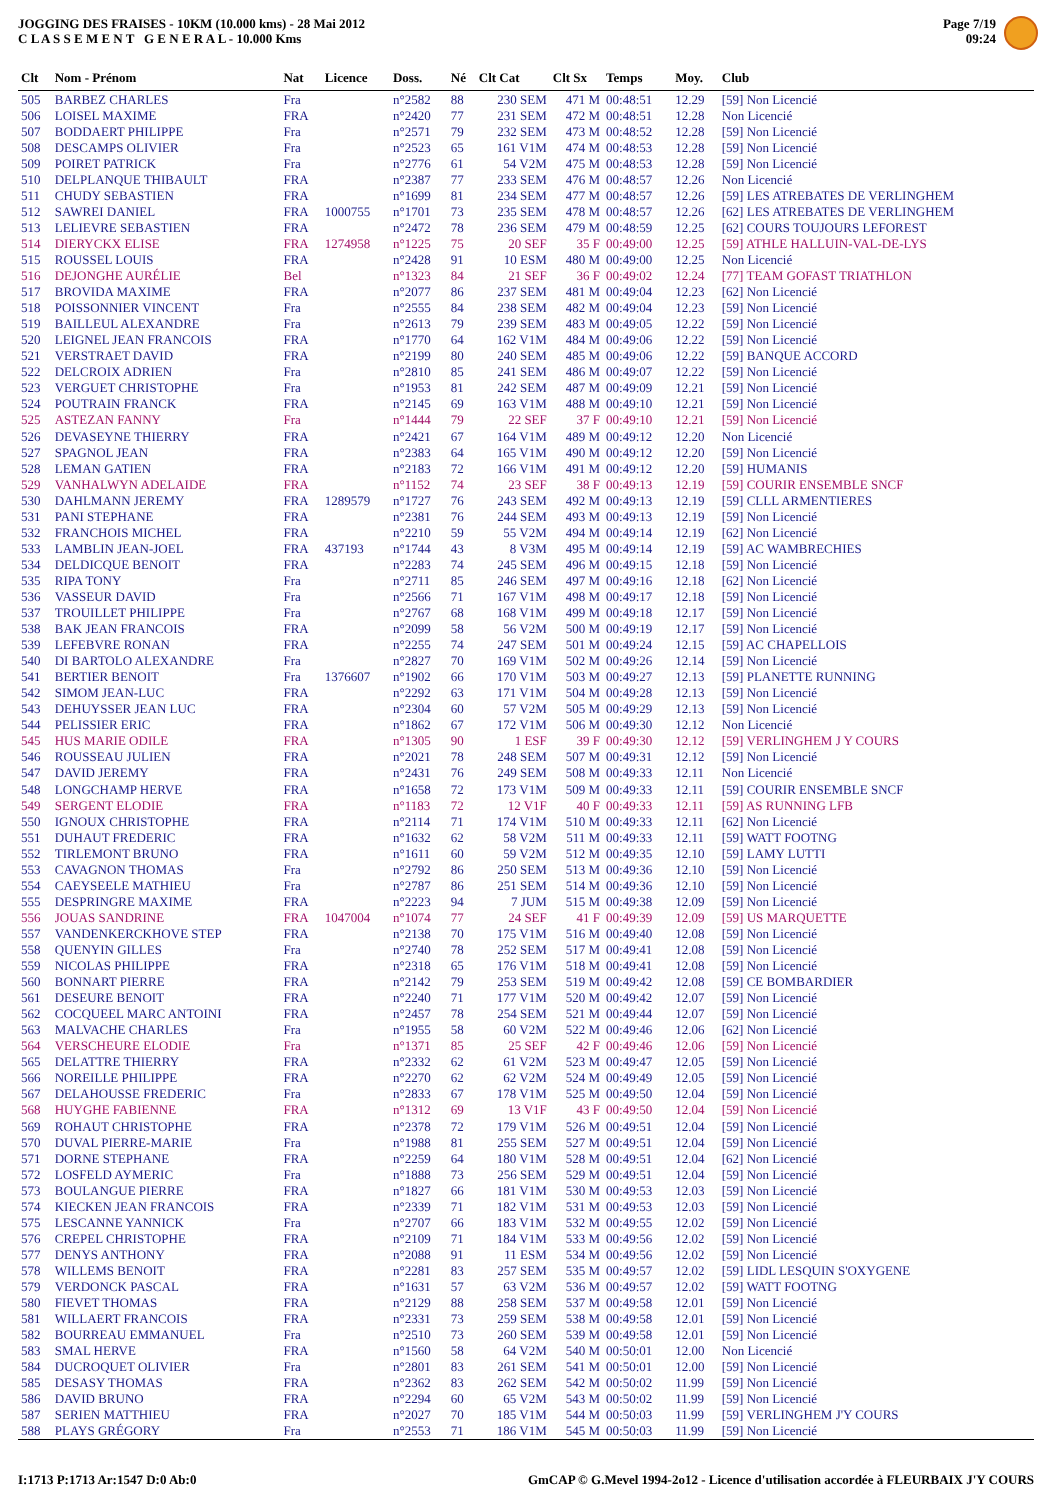JOGGING DES FRAISES - 10KM (10.000 kms) - 28 Mai 2012
C L A S S E M E N T G E N E R A L - 10.000 Kms
Page 7/19
09:24
| Clt | Nom - Prénom | Nat | Licence | Doss. | Né | Clt Cat | Clt Sx | Temps | Moy. | Club |
| --- | --- | --- | --- | --- | --- | --- | --- | --- | --- | --- |
| 505 | BARBEZ CHARLES | Fra | | n°2582 | 88 | 230 SEM | 471 M | 00:48:51 | 12.29 | [59] Non Licencié |
| 506 | LOISEL MAXIME | FRA | | n°2420 | 77 | 231 SEM | 472 M | 00:48:51 | 12.28 | Non Licencié |
| 507 | BODDAERT PHILIPPE | Fra | | n°2571 | 79 | 232 SEM | 473 M | 00:48:52 | 12.28 | [59] Non Licencié |
| 508 | DESCAMPS OLIVIER | Fra | | n°2523 | 65 | 161 V1M | 474 M | 00:48:53 | 12.28 | [59] Non Licencié |
| 509 | POIRET PATRICK | Fra | | n°2776 | 61 | 54 V2M | 475 M | 00:48:53 | 12.28 | [59] Non Licencié |
| 510 | DELPLANQUE THIBAULT | FRA | | n°2387 | 77 | 233 SEM | 476 M | 00:48:57 | 12.26 | Non Licencié |
| 511 | CHUDY SEBASTIEN | FRA | | n°1699 | 81 | 234 SEM | 477 M | 00:48:57 | 12.26 | [59] LES ATREBATES DE VERLINGHEM |
| 512 | SAWREI DANIEL | FRA | 1000755 | n°1701 | 73 | 235 SEM | 478 M | 00:48:57 | 12.26 | [62] LES ATREBATES DE VERLINGHEM |
| 513 | LELIEVRE SEBASTIEN | FRA | | n°2472 | 78 | 236 SEM | 479 M | 00:48:59 | 12.25 | [62] COURS TOUJOURS LEFOREST |
| 514 | DIERYCKX ELISE | FRA | 1274958 | n°1225 | 75 | 20 SEF | 35 F | 00:49:00 | 12.25 | [59] ATHLE HALLUIN-VAL-DE-LYS |
| 515 | ROUSSEL LOUIS | FRA | | n°2428 | 91 | 10 ESM | 480 M | 00:49:00 | 12.25 | Non Licencié |
| 516 | DEJONGHE AURÉLIE | Bel | | n°1323 | 84 | 21 SEF | 36 F | 00:49:02 | 12.24 | [77] TEAM GOFAST TRIATHLON |
| 517 | BROVIDA MAXIME | FRA | | n°2077 | 86 | 237 SEM | 481 M | 00:49:04 | 12.23 | [62] Non Licencié |
| 518 | POISSONNIER VINCENT | Fra | | n°2555 | 84 | 238 SEM | 482 M | 00:49:04 | 12.23 | [59] Non Licencié |
| 519 | BAILLEUL ALEXANDRE | Fra | | n°2613 | 79 | 239 SEM | 483 M | 00:49:05 | 12.22 | [59] Non Licencié |
| 520 | LEIGNEL JEAN FRANCOIS | FRA | | n°1770 | 64 | 162 V1M | 484 M | 00:49:06 | 12.22 | [59] Non Licencié |
| 521 | VERSTRAET DAVID | FRA | | n°2199 | 80 | 240 SEM | 485 M | 00:49:06 | 12.22 | [59] BANQUE ACCORD |
| 522 | DELCROIX ADRIEN | Fra | | n°2810 | 85 | 241 SEM | 486 M | 00:49:07 | 12.22 | [59] Non Licencié |
| 523 | VERGUET CHRISTOPHE | Fra | | n°1953 | 81 | 242 SEM | 487 M | 00:49:09 | 12.21 | [59] Non Licencié |
| 524 | POUTRAIN FRANCK | FRA | | n°2145 | 69 | 163 V1M | 488 M | 00:49:10 | 12.21 | [59] Non Licencié |
| 525 | ASTEZAN FANNY | Fra | | n°1444 | 79 | 22 SEF | 37 F | 00:49:10 | 12.21 | [59] Non Licencié |
| 526 | DEVASEYNE THIERRY | FRA | | n°2421 | 67 | 164 V1M | 489 M | 00:49:12 | 12.20 | Non Licencié |
| 527 | SPAGNOL JEAN | FRA | | n°2383 | 64 | 165 V1M | 490 M | 00:49:12 | 12.20 | [59] Non Licencié |
| 528 | LEMAN GATIEN | FRA | | n°2183 | 72 | 166 V1M | 491 M | 00:49:12 | 12.20 | [59] HUMANIS |
| 529 | VANHALWYN ADELAIDE | FRA | | n°1152 | 74 | 23 SEF | 38 F | 00:49:13 | 12.19 | [59] COURIR ENSEMBLE SNCF |
| 530 | DAHLMANN JEREMY | FRA | 1289579 | n°1727 | 76 | 243 SEM | 492 M | 00:49:13 | 12.19 | [59] CLLL ARMENTIERES |
| 531 | PANI STEPHANE | FRA | | n°2381 | 76 | 244 SEM | 493 M | 00:49:13 | 12.19 | [59] Non Licencié |
| 532 | FRANCHOIS MICHEL | FRA | | n°2210 | 59 | 55 V2M | 494 M | 00:49:14 | 12.19 | [62] Non Licencié |
| 533 | LAMBLIN JEAN-JOEL | FRA | 437193 | n°1744 | 43 | 8 V3M | 495 M | 00:49:14 | 12.19 | [59] AC WAMBRECHIES |
| 534 | DELDICQUE BENOIT | FRA | | n°2283 | 74 | 245 SEM | 496 M | 00:49:15 | 12.18 | [59] Non Licencié |
| 535 | RIPA TONY | Fra | | n°2711 | 85 | 246 SEM | 497 M | 00:49:16 | 12.18 | [62] Non Licencié |
| 536 | VASSEUR DAVID | Fra | | n°2566 | 71 | 167 V1M | 498 M | 00:49:17 | 12.18 | [59] Non Licencié |
| 537 | TROUILLET PHILIPPE | Fra | | n°2767 | 68 | 168 V1M | 499 M | 00:49:18 | 12.17 | [59] Non Licencié |
| 538 | BAK JEAN FRANCOIS | FRA | | n°2099 | 58 | 56 V2M | 500 M | 00:49:19 | 12.17 | [59] Non Licencié |
| 539 | LEFEBVRE RONAN | FRA | | n°2255 | 74 | 247 SEM | 501 M | 00:49:24 | 12.15 | [59] AC CHAPELLOIS |
| 540 | DI BARTOLO ALEXANDRE | Fra | | n°2827 | 70 | 169 V1M | 502 M | 00:49:26 | 12.14 | [59] Non Licencié |
| 541 | BERTIER BENOIT | Fra | 1376607 | n°1902 | 66 | 170 V1M | 503 M | 00:49:27 | 12.13 | [59] PLANETTE RUNNING |
| 542 | SIMOM JEAN-LUC | FRA | | n°2292 | 63 | 171 V1M | 504 M | 00:49:28 | 12.13 | [59] Non Licencié |
| 543 | DEHUYSSER JEAN LUC | FRA | | n°2304 | 60 | 57 V2M | 505 M | 00:49:29 | 12.13 | [59] Non Licencié |
| 544 | PELISSIER ERIC | FRA | | n°1862 | 67 | 172 V1M | 506 M | 00:49:30 | 12.12 | Non Licencié |
| 545 | HUS MARIE ODILE | FRA | | n°1305 | 90 | 1 ESF | 39 F | 00:49:30 | 12.12 | [59] VERLINGHEM J Y COURS |
| 546 | ROUSSEAU JULIEN | FRA | | n°2021 | 78 | 248 SEM | 507 M | 00:49:31 | 12.12 | [59] Non Licencié |
| 547 | DAVID JEREMY | FRA | | n°2431 | 76 | 249 SEM | 508 M | 00:49:33 | 12.11 | Non Licencié |
| 548 | LONGCHAMP HERVE | FRA | | n°1658 | 72 | 173 V1M | 509 M | 00:49:33 | 12.11 | [59] COURIR ENSEMBLE SNCF |
| 549 | SERGENT ELODIE | FRA | | n°1183 | 72 | 12 V1F | 40 F | 00:49:33 | 12.11 | [59] AS RUNNING LFB |
| 550 | IGNOUX CHRISTOPHE | FRA | | n°2114 | 71 | 174 V1M | 510 M | 00:49:33 | 12.11 | [62] Non Licencié |
| 551 | DUHAUT FREDERIC | FRA | | n°1632 | 62 | 58 V2M | 511 M | 00:49:33 | 12.11 | [59] WATT FOOTNG |
| 552 | TIRLEMONT BRUNO | FRA | | n°1611 | 60 | 59 V2M | 512 M | 00:49:35 | 12.10 | [59] LAMY LUTTI |
| 553 | CAVAGNON THOMAS | Fra | | n°2792 | 86 | 250 SEM | 513 M | 00:49:36 | 12.10 | [59] Non Licencié |
| 554 | CAEYSEELE MATHIEU | Fra | | n°2787 | 86 | 251 SEM | 514 M | 00:49:36 | 12.10 | [59] Non Licencié |
| 555 | DESPRINGRE MAXIME | FRA | | n°2223 | 94 | 7 JUM | 515 M | 00:49:38 | 12.09 | [59] Non Licencié |
| 556 | JOUAS SANDRINE | FRA | 1047004 | n°1074 | 77 | 24 SEF | 41 F | 00:49:39 | 12.09 | [59] US MARQUETTE |
| 557 | VANDENKERCKHOVE STEP | FRA | | n°2138 | 70 | 175 V1M | 516 M | 00:49:40 | 12.08 | [59] Non Licencié |
| 558 | QUENYIN GILLES | Fra | | n°2740 | 78 | 252 SEM | 517 M | 00:49:41 | 12.08 | [59] Non Licencié |
| 559 | NICOLAS PHILIPPE | FRA | | n°2318 | 65 | 176 V1M | 518 M | 00:49:41 | 12.08 | [59] Non Licencié |
| 560 | BONNART PIERRE | FRA | | n°2142 | 79 | 253 SEM | 519 M | 00:49:42 | 12.08 | [59] CE BOMBARDIER |
| 561 | DESEURE BENOIT | FRA | | n°2240 | 71 | 177 V1M | 520 M | 00:49:42 | 12.07 | [59] Non Licencié |
| 562 | COCQUEEL MARC ANTOINI | FRA | | n°2457 | 78 | 254 SEM | 521 M | 00:49:44 | 12.07 | [59] Non Licencié |
| 563 | MALVACHE CHARLES | Fra | | n°1955 | 58 | 60 V2M | 522 M | 00:49:46 | 12.06 | [62] Non Licencié |
| 564 | VERSCHEURE ELODIE | Fra | | n°1371 | 85 | 25 SEF | 42 F | 00:49:46 | 12.06 | [59] Non Licencié |
| 565 | DELATTRE THIERRY | FRA | | n°2332 | 62 | 61 V2M | 523 M | 00:49:47 | 12.05 | [59] Non Licencié |
| 566 | NOREILLE PHILIPPE | FRA | | n°2270 | 62 | 62 V2M | 524 M | 00:49:49 | 12.05 | [59] Non Licencié |
| 567 | DELAHOUSSE FREDERIC | Fra | | n°2833 | 67 | 178 V1M | 525 M | 00:49:50 | 12.04 | [59] Non Licencié |
| 568 | HUYGHE FABIENNE | FRA | | n°1312 | 69 | 13 V1F | 43 F | 00:49:50 | 12.04 | [59] Non Licencié |
| 569 | ROHAUT CHRISTOPHE | FRA | | n°2378 | 72 | 179 V1M | 526 M | 00:49:51 | 12.04 | [59] Non Licencié |
| 570 | DUVAL PIERRE-MARIE | Fra | | n°1988 | 81 | 255 SEM | 527 M | 00:49:51 | 12.04 | [59] Non Licencié |
| 571 | DORNE STEPHANE | FRA | | n°2259 | 64 | 180 V1M | 528 M | 00:49:51 | 12.04 | [62] Non Licencié |
| 572 | LOSFELD AYMERIC | Fra | | n°1888 | 73 | 256 SEM | 529 M | 00:49:51 | 12.04 | [59] Non Licencié |
| 573 | BOULANGUE PIERRE | FRA | | n°1827 | 66 | 181 V1M | 530 M | 00:49:53 | 12.03 | [59] Non Licencié |
| 574 | KIECKEN JEAN FRANCOIS | FRA | | n°2339 | 71 | 182 V1M | 531 M | 00:49:53 | 12.03 | [59] Non Licencié |
| 575 | LESCANNE YANNICK | Fra | | n°2707 | 66 | 183 V1M | 532 M | 00:49:55 | 12.02 | [59] Non Licencié |
| 576 | CREPEL CHRISTOPHE | FRA | | n°2109 | 71 | 184 V1M | 533 M | 00:49:56 | 12.02 | [59] Non Licencié |
| 577 | DENYS ANTHONY | FRA | | n°2088 | 91 | 11 ESM | 534 M | 00:49:56 | 12.02 | [59] Non Licencié |
| 578 | WILLEMS BENOIT | FRA | | n°2281 | 83 | 257 SEM | 535 M | 00:49:57 | 12.02 | [59] LIDL LESQUIN S'OXYGENE |
| 579 | VERDONCK PASCAL | FRA | | n°1631 | 57 | 63 V2M | 536 M | 00:49:57 | 12.02 | [59] WATT FOOTNG |
| 580 | FIEVET THOMAS | FRA | | n°2129 | 88 | 258 SEM | 537 M | 00:49:58 | 12.01 | [59] Non Licencié |
| 581 | WILLAERT FRANCOIS | FRA | | n°2331 | 73 | 259 SEM | 538 M | 00:49:58 | 12.01 | [59] Non Licencié |
| 582 | BOURREAU EMMANUEL | Fra | | n°2510 | 73 | 260 SEM | 539 M | 00:49:58 | 12.01 | [59] Non Licencié |
| 583 | SMAL HERVE | FRA | | n°1560 | 58 | 64 V2M | 540 M | 00:50:01 | 12.00 | Non Licencié |
| 584 | DUCROQUET OLIVIER | Fra | | n°2801 | 83 | 261 SEM | 541 M | 00:50:01 | 12.00 | [59] Non Licencié |
| 585 | DESASY THOMAS | FRA | | n°2362 | 83 | 262 SEM | 542 M | 00:50:02 | 11.99 | [59] Non Licencié |
| 586 | DAVID BRUNO | FRA | | n°2294 | 60 | 65 V2M | 543 M | 00:50:02 | 11.99 | [59] Non Licencié |
| 587 | SERIEN MATTHIEU | FRA | | n°2027 | 70 | 185 V1M | 544 M | 00:50:03 | 11.99 | [59] VERLINGHEM J'Y COURS |
| 588 | PLAYS GRÉGORY | Fra | | n°2553 | 71 | 186 V1M | 545 M | 00:50:03 | 11.99 | [59] Non Licencié |
I:1713 P:1713 Ar:1547 D:0 Ab:0 GmCAP © G.Mevel 1994-2o12 - Licence d'utilisation accordée à FLEURBAIX J'Y COURS